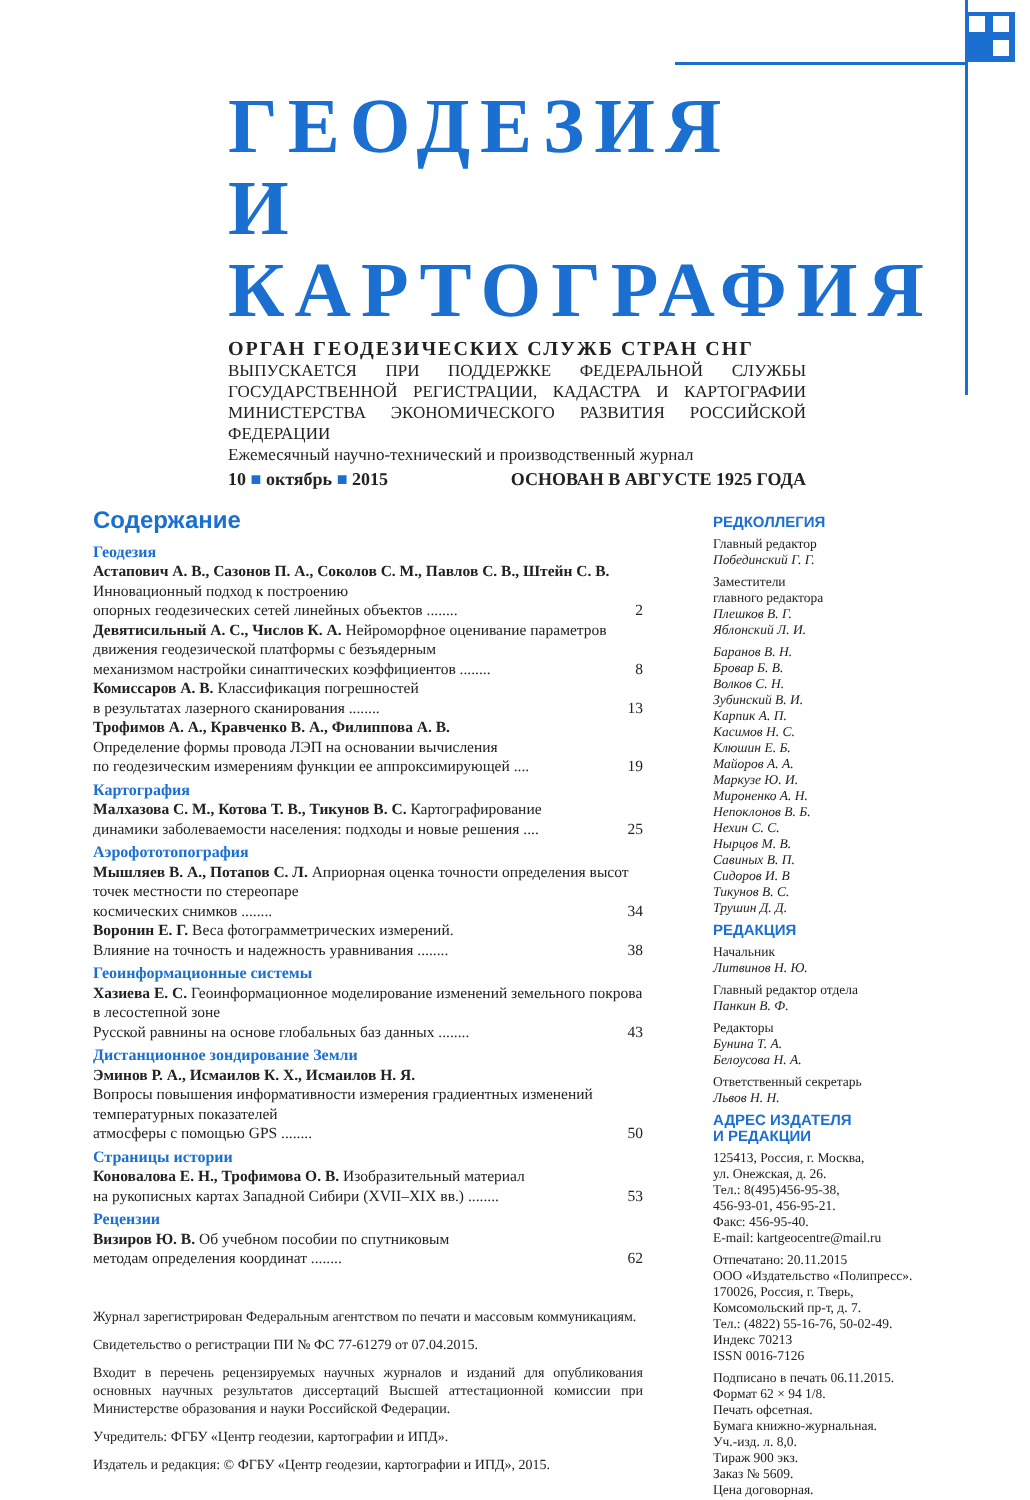ГЕОДЕЗИЯ
И КАРТОГРАФИЯ
ОРГАН ГЕОДЕЗИЧЕСКИХ СЛУЖБ СТРАН СНГ
ВЫПУСКАЕТСЯ ПРИ ПОДДЕРЖКЕ ФЕДЕРАЛЬНОЙ СЛУЖБЫ ГОСУДАРСТВЕННОЙ РЕГИСТРАЦИИ, КАДАСТРА И КАРТОГРАФИИ МИНИСТЕРСТВА ЭКОНОМИЧЕСКОГО РАЗВИТИЯ РОССИЙСКОЙ ФЕДЕРАЦИИ
Ежемесячный научно-технический и производственный журнал
10 ■ октябрь ■ 2015 ОСНОВАН В АВГУСТЕ 1925 ГОДА
Содержание
Геодезия
Астапович А. В., Сазонов П. А., Соколов С. М., Павлов С. В., Штейн С. В. Инновационный подход к построению
опорных геодезических сетей линейных объектов ........ 2
Девятисильный А. С., Числов К. А. Нейроморфное оценивание параметров движения геодезической платформы с безъядерным
механизмом настройки синаптических коэффициентов ........ 8
Комиссаров А. В. Классификация погрешностей
в результатах лазерного сканирования ........ 13
Трофимов А. А., Кравченко В. А., Филиппова А. В.
Определение формы провода ЛЭП на основании вычисления
по геодезическим измерениям функции ее аппроксимирующей .... 19
Картография
Малхазова С. М., Котова Т. В., Тикунов В. С. Картографирование
динамики заболеваемости населения: подходы и новые решения .... 25
Аэрофототопография
Мышляев В. А., Потапов С. Л. Априорная оценка точности определения высот точек местности по стереопаре
космических снимков ........ 34
Воронин Е. Г. Веса фотограмметрических измерений.
Влияние на точность и надежность уравнивания ........ 38
Геоинформационные системы
Хазиева Е. С. Геоинформационное моделирование изменений земельного покрова в лесостепной зоне
Русской равнины на основе глобальных баз данных ........ 43
Дистанционное зондирование Земли
Эминов Р. А., Исмаилов К. Х., Исмаилов Н. Я.
Вопросы повышения информативности измерения градиентных изменений температурных показателей
атмосферы с помощью GPS ........ 50
Страницы истории
Коновалова Е. Н., Трофимова О. В. Изобразительный материал
на рукописных картах Западной Сибири (XVII–XIX вв.) ........ 53
Рецензии
Визиров Ю. В. Об учебном пособии по спутниковым
методам определения координат ........ 62
Журнал зарегистрирован Федеральным агентством по печати и массовым коммуникациям.
Свидетельство о регистрации ПИ № ФС 77-61279 от 07.04.2015.
Входит в перечень рецензируемых научных журналов и изданий для опубликования основных научных результатов диссертаций Высшей аттестационной комиссии при Министерстве образования и науки Российской Федерации.
Учредитель: ФГБУ «Центр геодезии, картографии и ИПД».
Издатель и редакция: © ФГБУ «Центр геодезии, картографии и ИПД», 2015.
РЕДКОЛЛЕГИЯ
Главный редактор
Побединский Г. Г.
Заместители
главного редактора
Плешков В. Г.
Яблонский Л. И.
Баранов В. Н.
Бровар Б. В.
Волков С. Н.
Зубинский В. И.
Карпик А. П.
Касимов Н. С.
Клюшин Е. Б.
Майоров А. А.
Маркузе Ю. И.
Мироненко А. Н.
Непоклонов В. Б.
Нехин С. С.
Нырцов М. В.
Савиных В. П.
Сидоров И. В
Тикунов В. С.
Трушин Д. Д.
РЕДАКЦИЯ
Начальник
Литвинов Н. Ю.
Главный редактор отдела
Панкин В. Ф.
Редакторы
Бунина Т. А.
Белоусова Н. А.
Ответственный секретарь
Львов Н. Н.
АДРЕС ИЗДАТЕЛЯ
И РЕДАКЦИИ
125413, Россия, г. Москва,
ул. Онежская, д. 26.
Тел.: 8(495)456-95-38,
456-93-01, 456-95-21.
Факс: 456-95-40.
E-mail: kartgeocentre@mail.ru
Отпечатано: 20.11.2015
ООО «Издательство «Полипресс».
170026, Россия, г. Тверь,
Комсомольский пр-т, д. 7.
Тел.: (4822) 55-16-76, 50-02-49.
Индекс 70213
ISSN 0016-7126
Подписано в печать 06.11.2015.
Формат 62 × 94 1/8.
Печать офсетная.
Бумага книжно-журнальная.
Уч.-изд. л. 8,0.
Тираж 900 экз.
Заказ № 5609.
Цена договорная.